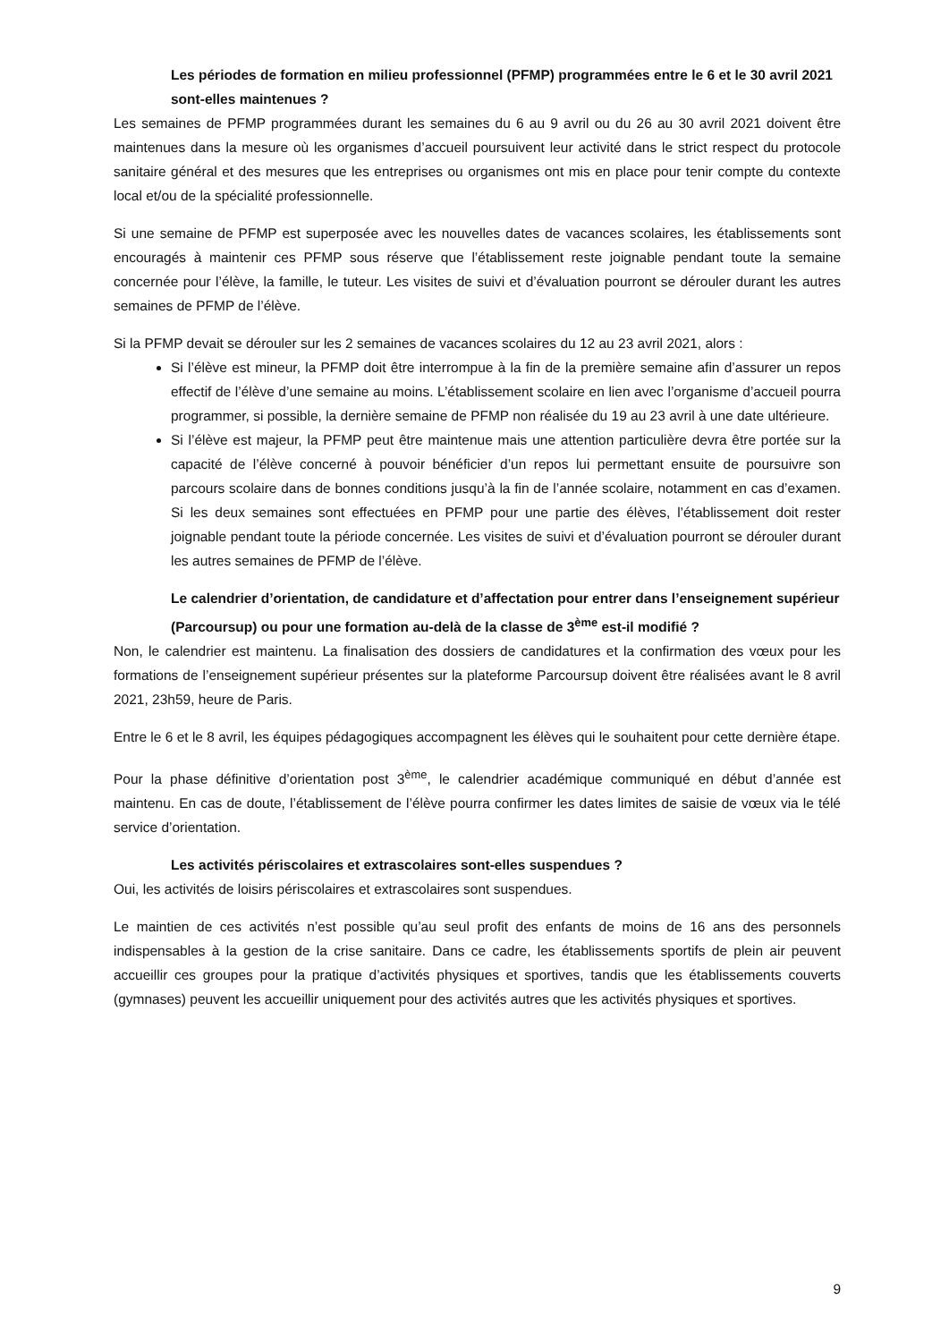Les périodes de formation en milieu professionnel (PFMP) programmées entre le 6 et le 30 avril 2021 sont-elles maintenues ?
Les semaines de PFMP programmées durant les semaines du 6 au 9 avril ou du 26 au 30 avril 2021 doivent être maintenues dans la mesure où les organismes d’accueil poursuivent leur activité dans le strict respect du protocole sanitaire général et des mesures que les entreprises ou organismes ont mis en place pour tenir compte du contexte local et/ou de la spécialité professionnelle.
Si une semaine de PFMP est superposée avec les nouvelles dates de vacances scolaires, les établissements sont encouragés à maintenir ces PFMP sous réserve que l’établissement reste joignable pendant toute la semaine concernée pour l’élève, la famille, le tuteur. Les visites de suivi et d’évaluation pourront se dérouler durant les autres semaines de PFMP de l’élève.
Si la PFMP devait se dérouler sur les 2 semaines de vacances scolaires du 12 au 23 avril 2021, alors :
Si l’élève est mineur, la PFMP doit être interrompue à la fin de la première semaine afin d’assurer un repos effectif de l’élève d’une semaine au moins. L’établissement scolaire en lien avec l’organisme d’accueil pourra programmer, si possible, la dernière semaine de PFMP non réalisée du 19 au 23 avril à une date ultérieure.
Si l’élève est majeur, la PFMP peut être maintenue mais une attention particulière devra être portée sur la capacité de l’élève concerné à pouvoir bénéficier d’un repos lui permettant ensuite de poursuivre son parcours scolaire dans de bonnes conditions jusqu’à la fin de l’année scolaire, notamment en cas d’examen. Si les deux semaines sont effectuées en PFMP pour une partie des élèves, l’établissement doit rester joignable pendant toute la période concernée. Les visites de suivi et d’évaluation pourront se dérouler durant les autres semaines de PFMP de l’élève.
Le calendrier d’orientation, de candidature et d’affectation pour entrer dans l’enseignement supérieur (Parcoursup) ou pour une formation au-delà de la classe de 3<sup>ème</sup> est-il modifié ?
Non, le calendrier est maintenu. La finalisation des dossiers de candidatures et la confirmation des vœux pour les formations de l’enseignement supérieur présentes sur la plateforme Parcoursup doivent être réalisées avant le 8 avril 2021, 23h59, heure de Paris.
Entre le 6 et le 8 avril, les équipes pédagogiques accompagnent les élèves qui le souhaitent pour cette dernière étape.
Pour la phase définitive d’orientation post 3<sup>ème</sup>, le calendrier académique communiqué en début d’année est maintenu. En cas de doute, l’établissement de l’élève pourra confirmer les dates limites de saisie de vœux via le télé service d’orientation.
Les activités périscolaires et extrascolaires sont-elles suspendues ?
Oui, les activités de loisirs périscolaires et extrascolaires sont suspendues.
Le maintien de ces activités n’est possible qu’au seul profit des enfants de moins de 16 ans des personnels indispensables à la gestion de la crise sanitaire. Dans ce cadre, les établissements sportifs de plein air peuvent accueillir ces groupes pour la pratique d’activités physiques et sportives, tandis que les établissements couverts (gymnases) peuvent les accueillir uniquement pour des activités autres que les activités physiques et sportives.
9